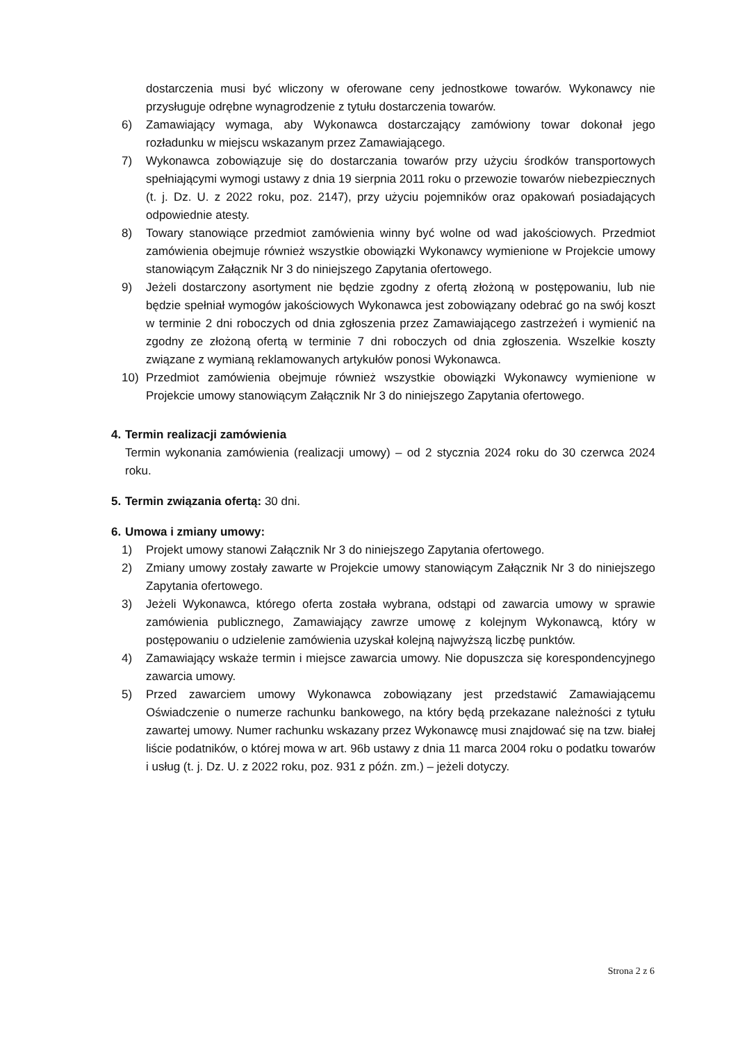dostarczenia musi być wliczony w oferowane ceny jednostkowe towarów. Wykonawcy nie przysługuje odrębne wynagrodzenie z tytułu dostarczenia towarów.
6) Zamawiający wymaga, aby Wykonawca dostarczający zamówiony towar dokonał jego rozładunku w miejscu wskazanym przez Zamawiającego.
7) Wykonawca zobowiązuje się do dostarczania towarów przy użyciu środków transportowych spełniającymi wymogi ustawy z dnia 19 sierpnia 2011 roku o przewozie towarów niebezpiecznych (t. j. Dz. U. z 2022 roku, poz. 2147), przy użyciu pojemników oraz opakowań posiadających odpowiednie atesty.
8) Towary stanowiące przedmiot zamówienia winny być wolne od wad jakościowych. Przedmiot zamówienia obejmuje również wszystkie obowiązki Wykonawcy wymienione w Projekcie umowy stanowiącym Załącznik Nr 3 do niniejszego Zapytania ofertowego.
9) Jeżeli dostarczony asortyment nie będzie zgodny z ofertą złożoną w postępowaniu, lub nie będzie spełniał wymogów jakościowych Wykonawca jest zobowiązany odebrać go na swój koszt w terminie 2 dni roboczych od dnia zgłoszenia przez Zamawiającego zastrzeżeń i wymienić na zgodny ze złożoną ofertą w terminie 7 dni roboczych od dnia zgłoszenia. Wszelkie koszty związane z wymianą reklamowanych artykułów ponosi Wykonawca.
10) Przedmiot zamówienia obejmuje również wszystkie obowiązki Wykonawcy wymienione w Projekcie umowy stanowiącym Załącznik Nr 3 do niniejszego Zapytania ofertowego.
4. Termin realizacji zamówienia
Termin wykonania zamówienia (realizacji umowy) – od 2 stycznia 2024 roku do 30 czerwca 2024 roku.
5. Termin związania ofertą: 30 dni.
6. Umowa i zmiany umowy:
1) Projekt umowy stanowi Załącznik Nr 3 do niniejszego Zapytania ofertowego.
2) Zmiany umowy zostały zawarte w Projekcie umowy stanowiącym Załącznik Nr 3 do niniejszego Zapytania ofertowego.
3) Jeżeli Wykonawca, którego oferta została wybrana, odstąpi od zawarcia umowy w sprawie zamówienia publicznego, Zamawiający zawrze umowę z kolejnym Wykonawcą, który w postępowaniu o udzielenie zamówienia uzyskał kolejną najwyższą liczbę punktów.
4) Zamawiający wskaże termin i miejsce zawarcia umowy. Nie dopuszcza się korespondencyjnego zawarcia umowy.
5) Przed zawarciem umowy Wykonawca zobowiązany jest przedstawić Zamawiającemu Oświadczenie o numerze rachunku bankowego, na który będą przekazane należności z tytułu zawartej umowy. Numer rachunku wskazany przez Wykonawcę musi znajdować się na tzw. białej liście podatników, o której mowa w art. 96b ustawy z dnia 11 marca 2004 roku o podatku towarów i usług (t. j. Dz. U. z 2022 roku, poz. 931 z późn. zm.) – jeżeli dotyczy.
Strona 2 z 6